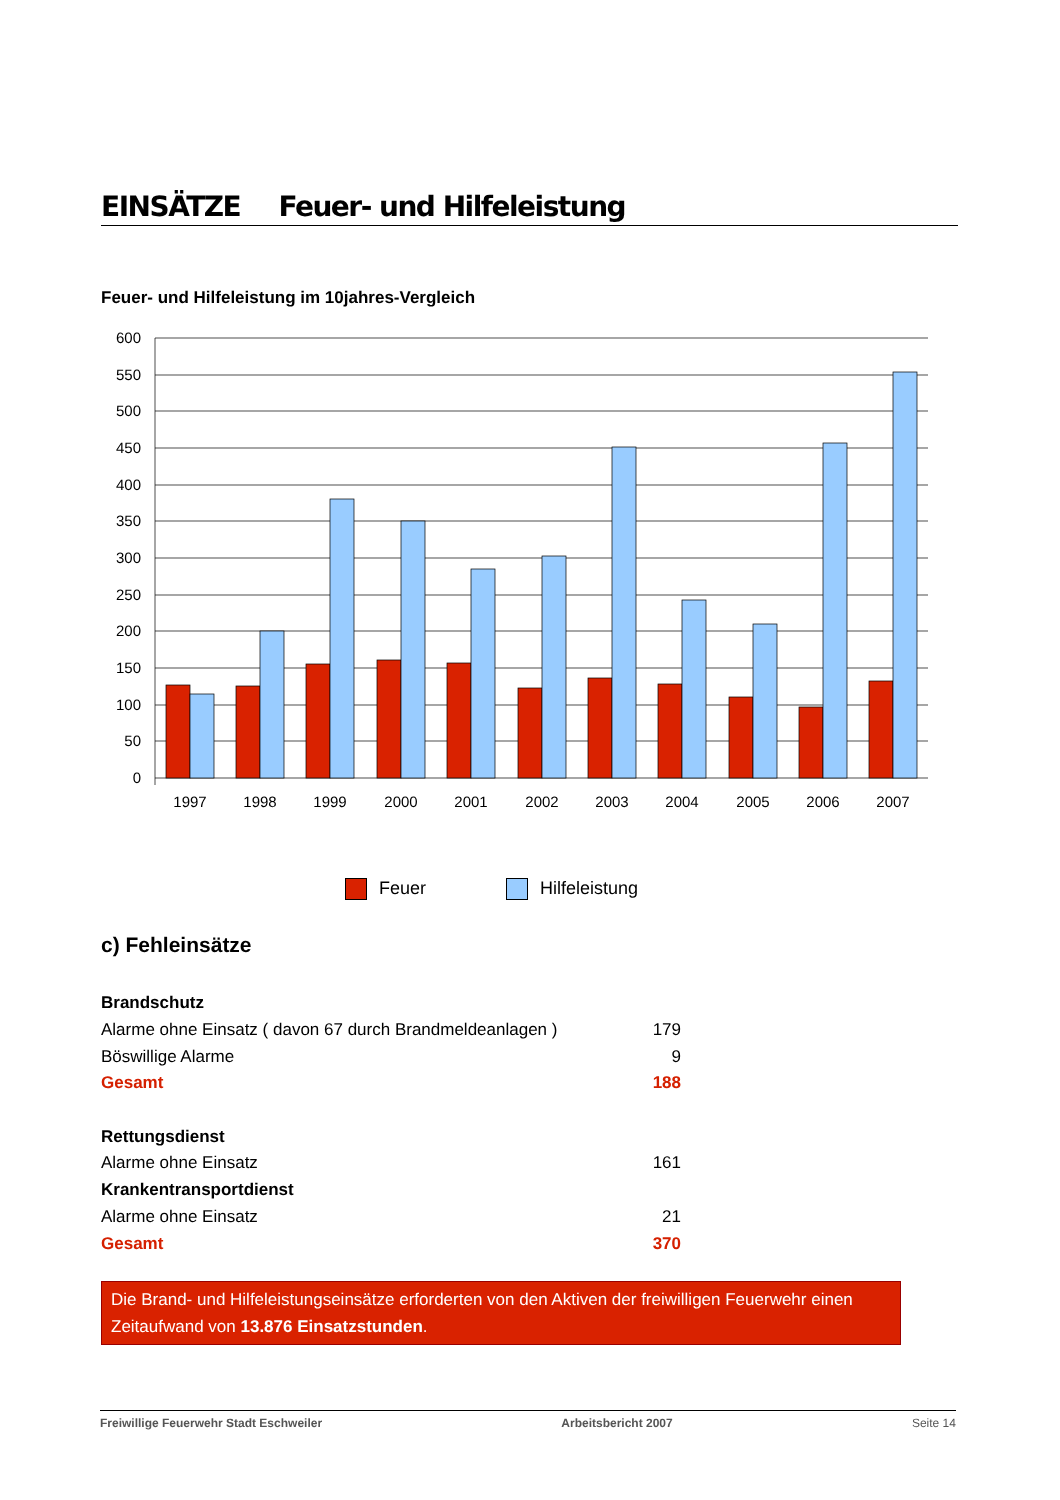EINSÄTZE Feuer- und Hilfeleistung
Feuer- und Hilfeleistung im 10jahres-Vergleich
600
550
500
450
400
350
300
250
200
150
100
50
0
1997
1998
1999
2000
2001
2002
2003
2004
2005
2006
2007
Feuer Hilfeleistung
c) Fehleinsätze
| Brandschutz | |
| Alarme ohne Einsatz ( davon 67 durch Brandmeldeanlagen ) | 179 |
| Böswillige Alarme | 9 |
| Gesamt | 188 |
| Rettungsdienst | |
| Alarme ohne Einsatz | 161 |
| Krankentransportdienst | |
| Alarme ohne Einsatz | 21 |
| Gesamt | 370 |
Die Brand- und Hilfeleistungseinsätze erforderten von den Aktiven der freiwilligen Feuerwehr einen Zeitaufwand von 13.876 Einsatzstunden.
Freiwillige Feuerwehr Stadt Eschweiler Arbeitsbericht 2007 Seite 14